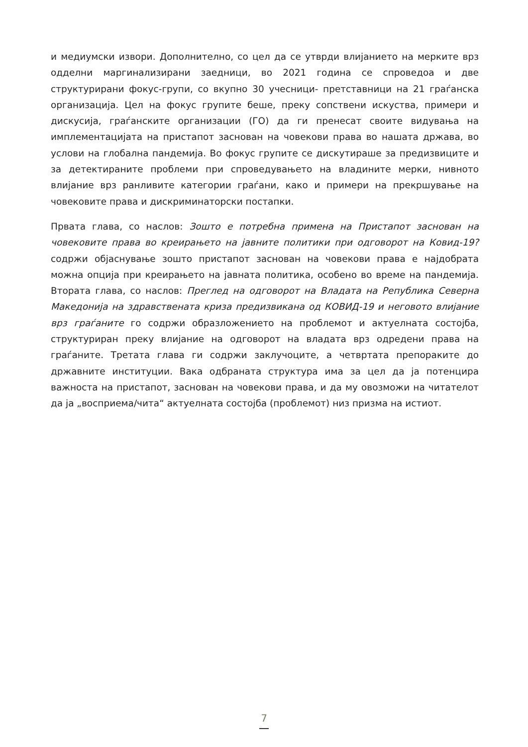и медиумски извори. Дополнително, со цел да се утврди влијанието на мерките врз одделни маргинализирани заедници, во 2021 година се спроведоа и две структурирани фокус-групи, со вкупно 30 учесници- претставници на 21 граѓанска организација. Цел на фокус групите беше, преку сопствени искуства, примери и дискусија, граѓанските организации (ГО) да ги пренесат своите видувања на имплементацијата на пристапот заснован на човекови права во нашата држава, во услови на глобална пандемија. Во фокус групите се дискутираше за предизвиците и за детектираните проблеми при спроведувањето на владините мерки, нивното влијание врз ранливите категории граѓани, како и примери на прекршување на човековите права и дискриминаторски постапки.
Првата глава, со наслов: Зошто е потребна примена на Пристапот заснован на човековите права во креирањето на јавните политики при одговорот на Ковид-19? содржи објаснување зошто пристапот заснован на човекови права е најдобрата можна опција при креирањето на јавната политика, особено во време на пандемија. Втората глава, со наслов: Преглед на одговорот на Владата на Република Северна Македонија на здравствената криза предизвикана од КОВИД-19 и неговото влијание врз граѓаните го содржи образложението на проблемот и актуелната состојба, структуриран преку влијание на одговорот на владата врз одредени права на граѓаните. Третата глава ги содржи заклучоците, а четвртата препораките до државните институции. Вака одбраната структура има за цел да ја потенцира важноста на пристапот, заснован на човекови права, и да му овозможи на читателот да ја „восприема/чита“ актуелната состојба (проблемот) низ призма на истиот.
7